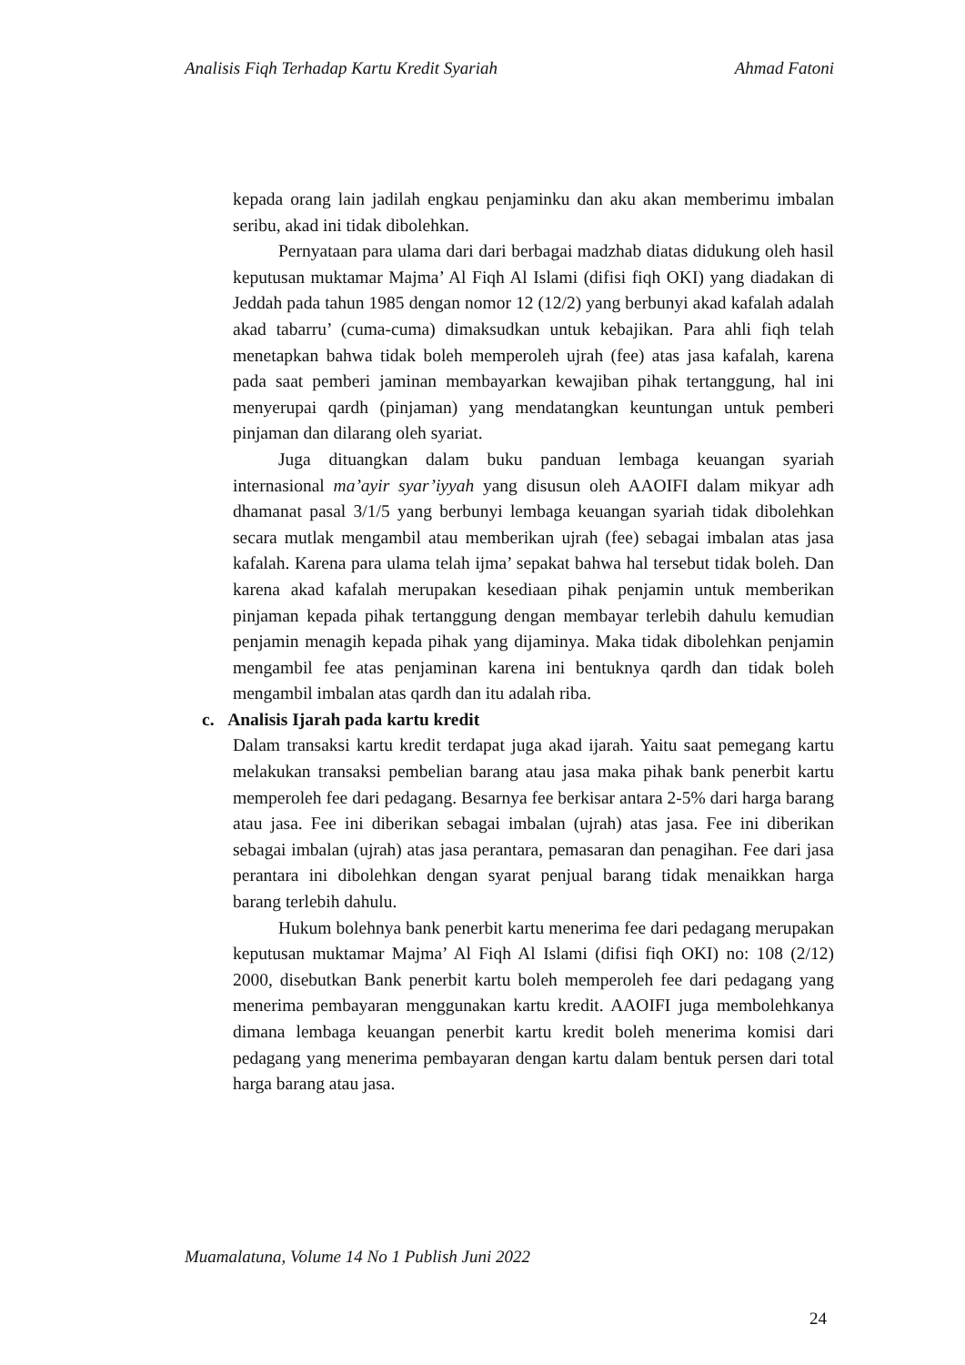Analisis Fiqh Terhadap Kartu Kredit Syariah Ahmad Fatoni
kepada orang lain jadilah engkau penjaminku dan aku akan memberimu imbalan seribu, akad ini tidak dibolehkan.
Pernyataan para ulama dari dari berbagai madzhab diatas didukung oleh hasil keputusan muktamar Majma’ Al Fiqh Al Islami (difisi fiqh OKI) yang diadakan di Jeddah pada tahun 1985 dengan nomor 12 (12/2) yang berbunyi akad kafalah adalah akad tabarru’ (cuma-cuma) dimaksudkan untuk kebajikan. Para ahli fiqh telah menetapkan bahwa tidak boleh memperoleh ujrah (fee) atas jasa kafalah, karena pada saat pemberi jaminan membayarkan kewajiban pihak tertanggung, hal ini menyerupai qardh (pinjaman) yang mendatangkan keuntungan untuk pemberi pinjaman dan dilarang oleh syariat.
Juga dituangkan dalam buku panduan lembaga keuangan syariah internasional ma’ayir syar’iyyah yang disusun oleh AAOIFI dalam mikyar adh dhamanat pasal 3/1/5 yang berbunyi lembaga keuangan syariah tidak dibolehkan secara mutlak mengambil atau memberikan ujrah (fee) sebagai imbalan atas jasa kafalah. Karena para ulama telah ijma’ sepakat bahwa hal tersebut tidak boleh. Dan karena akad kafalah merupakan kesediaan pihak penjamin untuk memberikan pinjaman kepada pihak tertanggung dengan membayar terlebih dahulu kemudian penjamin menagih kepada pihak yang dijaminya. Maka tidak dibolehkan penjamin mengambil fee atas penjaminan karena ini bentuknya qardh dan tidak boleh mengambil imbalan atas qardh dan itu adalah riba.
c. Analisis Ijarah pada kartu kredit
Dalam transaksi kartu kredit terdapat juga akad ijarah. Yaitu saat pemegang kartu melakukan transaksi pembelian barang atau jasa maka pihak bank penerbit kartu memperoleh fee dari pedagang. Besarnya fee berkisar antara 2-5% dari harga barang atau jasa. Fee ini diberikan sebagai imbalan (ujrah) atas jasa. Fee ini diberikan sebagai imbalan (ujrah) atas jasa perantara, pemasaran dan penagihan. Fee dari jasa perantara ini dibolehkan dengan syarat penjual barang tidak menaikkan harga barang terlebih dahulu.
Hukum bolehnya bank penerbit kartu menerima fee dari pedagang merupakan keputusan muktamar Majma’ Al Fiqh Al Islami (difisi fiqh OKI) no: 108 (2/12) 2000, disebutkan Bank penerbit kartu boleh memperoleh fee dari pedagang yang menerima pembayaran menggunakan kartu kredit. AAOIFI juga membolehkanya dimana lembaga keuangan penerbit kartu kredit boleh menerima komisi dari pedagang yang menerima pembayaran dengan kartu dalam bentuk persen dari total harga barang atau jasa.
Muamalatuna, Volume 14 No 1 Publish Juni 2022
24